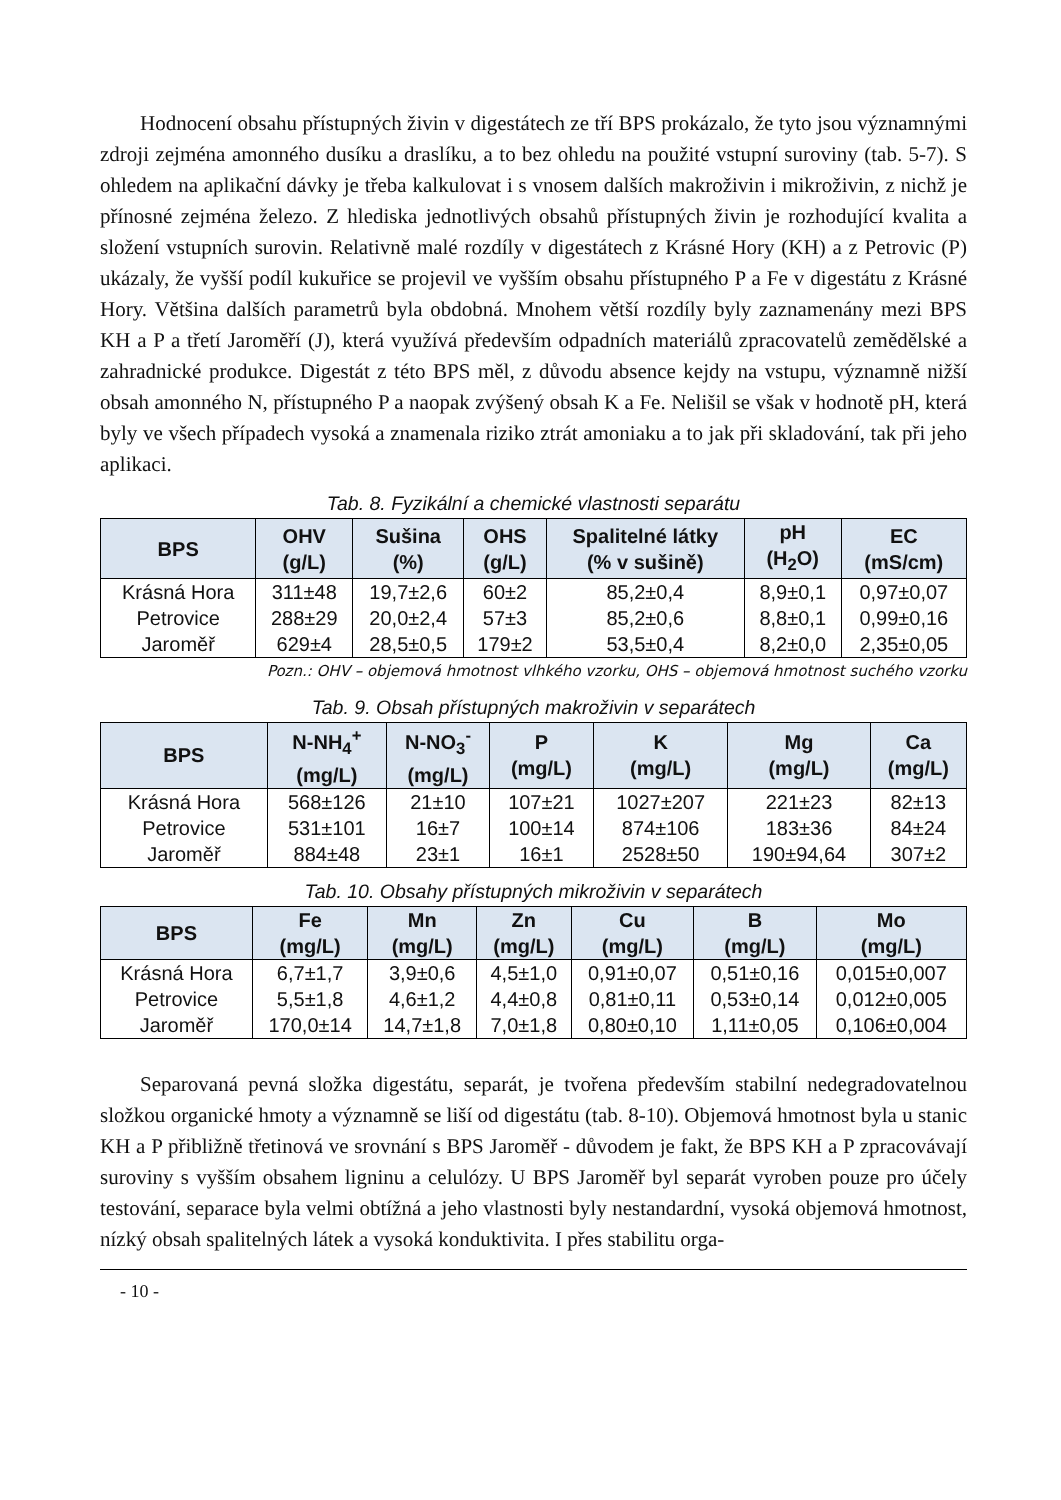Hodnocení obsahu přístupných živin v digestátech ze tří BPS prokázalo, že tyto jsou významnými zdroji zejména amonného dusíku a draslíku, a to bez ohledu na použité vstupní suroviny (tab. 5-7). S ohledem na aplikační dávky je třeba kalkulovat i s vnosem dalších makroživin i mikroživin, z nichž je přínosné zejména železo. Z hlediska jednotlivých obsahů přístupných živin je rozhodující kvalita a složení vstupních surovin. Relativně malé rozdíly v digestátech z Krásné Hory (KH) a z Petrovic (P) ukázaly, že vyšší podíl kukuřice se projevil ve vyšším obsahu přístupného P a Fe v digestátu z Krásné Hory. Většina dalších parametrů byla obdobná. Mnohem větší rozdíly byly zaznamenány mezi BPS KH a P a třetí Jaroměří (J), která využívá především odpadních materiálů zpracovatelů zemědělské a zahradnické produkce. Digestát z této BPS měl, z důvodu absence kejdy na vstupu, významně nižší obsah amonného N, přístupného P a naopak zvýšený obsah K a Fe. Nelišil se však v hodnotě pH, která byly ve všech případech vysoká a znamenala riziko ztrát amoniaku a to jak při skladování, tak při jeho aplikaci.
Tab. 8. Fyzikální a chemické vlastnosti separátu
| BPS | OHV (g/L) | Sušina (%) | OHS (g/L) | Spalitelné látky (% v sušině) | pH (H<sub>2</sub>O) | EC (mS/cm) |
| --- | --- | --- | --- | --- | --- | --- |
| Krásná Hora | 311±48 | 19,7±2,6 | 60±2 | 85,2±0,4 | 8,9±0,1 | 0,97±0,07 |
| Petrovice | 288±29 | 20,0±2,4 | 57±3 | 85,2±0,6 | 8,8±0,1 | 0,99±0,16 |
| Jaroměř | 629±4 | 28,5±0,5 | 179±2 | 53,5±0,4 | 8,2±0,0 | 2,35±0,05 |
Pozn.: OHV – objemová hmotnost vlhkého vzorku, OHS – objemová hmotnost suchého vzorku
Tab. 9. Obsah přístupných makroživin v separátech
| BPS | N-NH<sub>4</sub><sup>+</sup> (mg/L) | N-NO<sub>3</sub><sup>-</sup> (mg/L) | P (mg/L) | K (mg/L) | Mg (mg/L) | Ca (mg/L) |
| --- | --- | --- | --- | --- | --- | --- |
| Krásná Hora | 568±126 | 21±10 | 107±21 | 1027±207 | 221±23 | 82±13 |
| Petrovice | 531±101 | 16±7 | 100±14 | 874±106 | 183±36 | 84±24 |
| Jaroměř | 884±48 | 23±1 | 16±1 | 2528±50 | 190±94,64 | 307±2 |
Tab. 10. Obsahy přístupných mikroživin v separátech
| BPS | Fe (mg/L) | Mn (mg/L) | Zn (mg/L) | Cu (mg/L) | B (mg/L) | Mo (mg/L) |
| --- | --- | --- | --- | --- | --- | --- |
| Krásná Hora | 6,7±1,7 | 3,9±0,6 | 4,5±1,0 | 0,91±0,07 | 0,51±0,16 | 0,015±0,007 |
| Petrovice | 5,5±1,8 | 4,6±1,2 | 4,4±0,8 | 0,81±0,11 | 0,53±0,14 | 0,012±0,005 |
| Jaroměř | 170,0±14 | 14,7±1,8 | 7,0±1,8 | 0,80±0,10 | 1,11±0,05 | 0,106±0,004 |
Separovaná pevná složka digestátu, separát, je tvořena především stabilní nedegradovatelnou složkou organické hmoty a významně se liší od digestátu (tab. 8-10). Objemová hmotnost byla u stanic KH a P přibližně třetinová ve srovnání s BPS Jaroměř - důvodem je fakt, že BPS KH a P zpracovávají suroviny s vyšším obsahem ligninu a celulózy. U BPS Jaroměř byl separát vyroben pouze pro účely testování, separace byla velmi obtížná a jeho vlastnosti byly nestandardní, vysoká objemová hmotnost, nízký obsah spalitelných látek a vysoká konduktivita. I přes stabilitu orga-
- 10 -